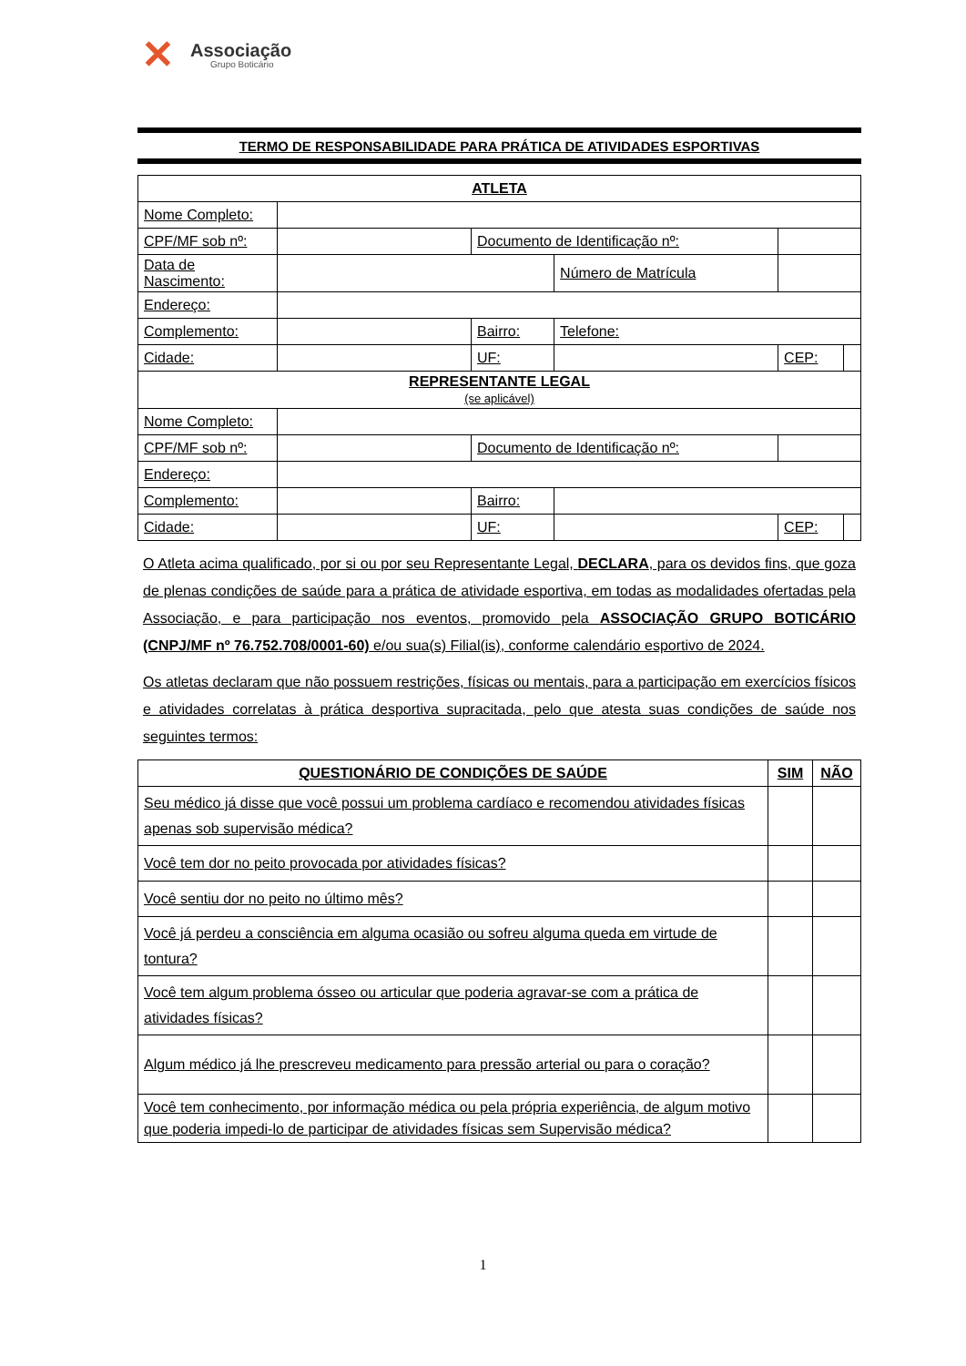✕
Associação
Grupo Boticário
TERMO DE RESPONSABILIDADE PARA PRÁTICA DE ATIVIDADES ESPORTIVAS
| ATLETA | | | | | |
| --- | --- | --- | --- | --- | --- |
| Nome Completo: | | | | | |
| CPF/MF sob nº: | | Documento de Identificação nº: | | | |
| Data de Nascimento: | | | Número de Matrícula | | |
| Endereço: | | | | | |
| Complemento: | | Bairro: | Telefone: | | |
| Cidade: | | UF: | | CEP: | |
| REPRESENTANTE LEGAL (se aplicável) | | | | | |
| Nome Completo: | | | | | |
| CPF/MF sob nº: | | Documento de Identificação nº: | | | |
| Endereço: | | | | | |
| Complemento: | | Bairro: | | | |
| Cidade: | | UF: | | CEP: | |
O Atleta acima qualificado, por si ou por seu Representante Legal, DECLARA, para os devidos fins, que goza de plenas condições de saúde para a prática de atividade esportiva, em todas as modalidades ofertadas pela Associação, e para participação nos eventos, promovido pela ASSOCIAÇÃO GRUPO BOTICÁRIO (CNPJ/MF nº 76.752.708/0001-60) e/ou sua(s) Filial(is), conforme calendário esportivo de 2024.
Os atletas declaram que não possuem restrições, físicas ou mentais, para a participação em exercícios físicos e atividades correlatas à prática desportiva supracitada, pelo que atesta suas condições de saúde nos seguintes termos:
| QUESTIONÁRIO DE CONDIÇÕES DE SAÚDE | SIM | NÃO |
| --- | --- | --- |
| Seu médico já disse que você possui um problema cardíaco e recomendou atividades físicas apenas sob supervisão médica? | | |
| Você tem dor no peito provocada por atividades físicas? | | |
| Você sentiu dor no peito no último mês? | | |
| Você já perdeu a consciência em alguma ocasião ou sofreu alguma queda em virtude de tontura? | | |
| Você tem algum problema ósseo ou articular que poderia agravar-se com a prática de atividades físicas? | | |
| Algum médico já lhe prescreveu medicamento para pressão arterial ou para o coração? | | |
| Você tem conhecimento, por informação médica ou pela própria experiência, de algum motivo que poderia impedi-lo de participar de atividades físicas sem Supervisão médica? | | |
1